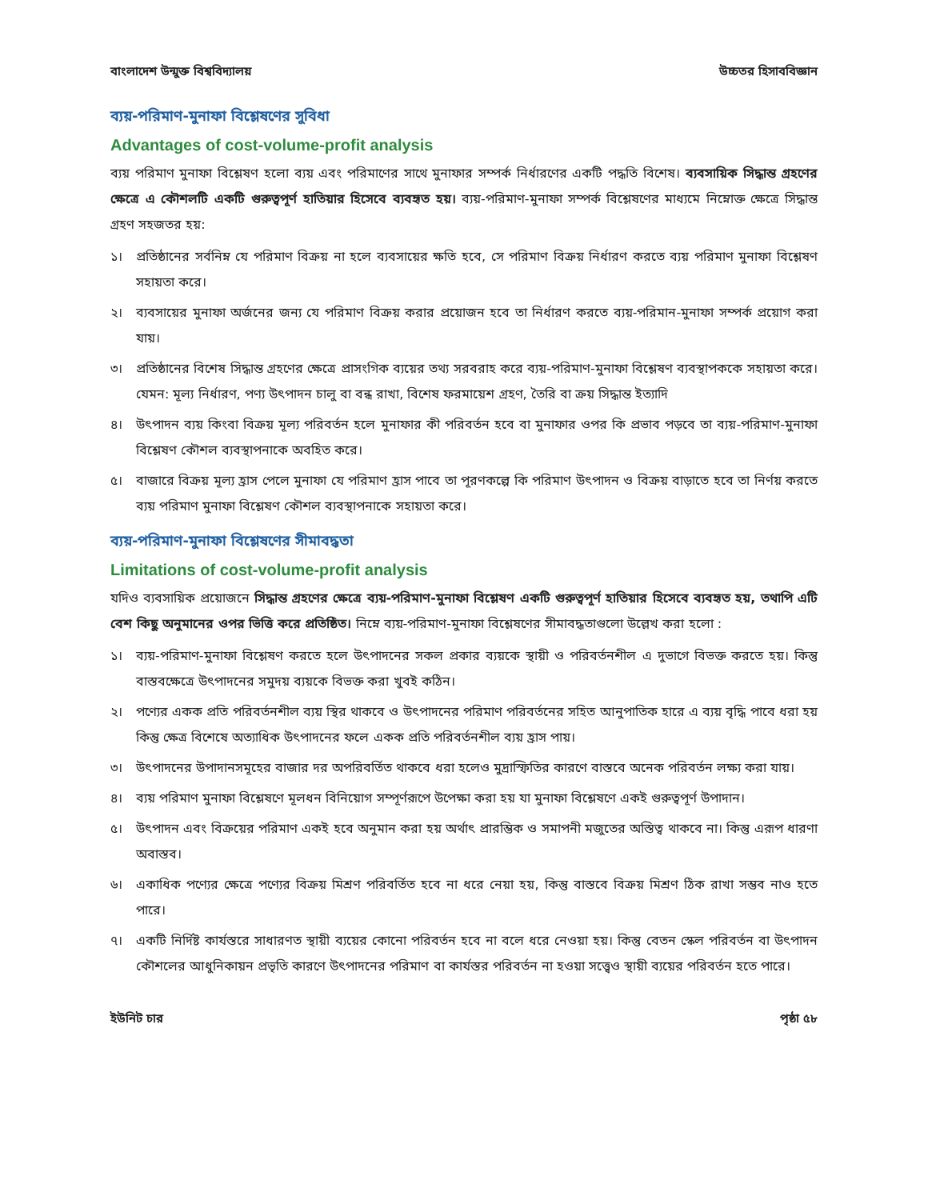বাংলাদেশ উন্মুক্ত বিশ্ববিদ্যালয় উচ্চতর হিসাববিজ্ঞান
ব্যয়-পরিমাণ-মুনাফা বিশ্লেষণের সুবিধা
Advantages of cost-volume-profit analysis
ব্যয় পরিমাণ মুনাফা বিশ্লেষণ হলো ব্যয় এবং পরিমাণের সাথে মুনাফার সম্পর্ক নির্ধারণের একটি পদ্ধতি বিশেষ। ব্যবসায়িক সিদ্ধান্ত গ্রহণের ক্ষেত্রে এ কৌশলটি একটি গুরুত্বপূর্ণ হাতিয়ার হিসেবে ব্যবহৃত হয়। ব্যয়-পরিমাণ-মুনাফা সম্পর্ক বিশ্লেষণের মাধ্যমে নিম্নোক্ত ক্ষেত্রে সিদ্ধান্ত গ্রহণ সহজতর হয়:
১। প্রতিষ্ঠানের সর্বনিম্ন যে পরিমাণ বিক্রয় না হলে ব্যবসায়ের ক্ষতি হবে, সে পরিমাণ বিক্রয় নির্ধারণ করতে ব্যয় পরিমাণ মুনাফা বিশ্লেষণ সহায়তা করে।
২। ব্যবসায়ের মুনাফা অর্জনের জন্য যে পরিমাণ বিক্রয় করার প্রয়োজন হবে তা নির্ধারণ করতে ব্যয়-পরিমান-মুনাফা সম্পর্ক প্রয়োগ করা যায়।
৩। প্রতিষ্ঠানের বিশেষ সিদ্ধান্ত গ্রহণের ক্ষেত্রে প্রাসংগিক ব্যয়ের তথ্য সরবরাহ করে ব্যয়-পরিমাণ-মুনাফা বিশ্লেষণ ব্যবস্থাপককে সহায়তা করে। যেমন: মূল্য নির্ধারণ, পণ্য উৎপাদন চালু বা বন্ধ রাখা, বিশেষ ফরমায়েশ গ্রহণ, তৈরি বা ক্রয় সিদ্ধান্ত ইত্যাদি
৪। উৎপাদন ব্যয় কিংবা বিক্রয় মূল্য পরিবর্তন হলে মুনাফার কী পরিবর্তন হবে বা মুনাফার ওপর কি প্রভাব পড়বে তা ব্যয়-পরিমাণ-মুনাফা বিশ্লেষণ কৌশল ব্যবস্থাপনাকে অবহিত করে।
৫। বাজারে বিক্রয় মূল্য হ্রাস পেলে মুনাফা যে পরিমাণ হ্রাস পাবে তা পূরণকল্পে কি পরিমাণ উৎপাদন ও বিক্রয় বাড়াতে হবে তা নির্ণয় করতে ব্যয় পরিমাণ মুনাফা বিশ্লেষণ কৌশল ব্যবস্থাপনাকে সহায়তা করে।
ব্যয়-পরিমাণ-মুনাফা বিশ্লেষণের সীমাবদ্ধতা
Limitations of cost-volume-profit analysis
যদিও ব্যবসায়িক প্রয়োজনে সিদ্ধান্ত গ্রহণের ক্ষেত্রে ব্যয়-পরিমাণ-মুনাফা বিশ্লেষণ একটি গুরুত্বপূর্ণ হাতিয়ার হিসেবে ব্যবহৃত হয়, তথাপি এটি বেশ কিছু অনুমানের ওপর ভিত্তি করে প্রতিষ্ঠিত। নিম্নে ব্যয়-পরিমাণ-মুনাফা বিশ্লেষণের সীমাবদ্ধতাগুলো উল্লেখ করা হলো :
১। ব্যয়-পরিমাণ-মুনাফা বিশ্লেষণ করতে হলে উৎপাদনের সকল প্রকার ব্যয়কে স্থায়ী ও পরিবর্তনশীল এ দুভাগে বিভক্ত করতে হয়। কিন্তু বাস্তবক্ষেত্রে উৎপাদনের সমুদয় ব্যয়কে বিভক্ত করা খুবই কঠিন।
২। পণ্যের একক প্রতি পরিবর্তনশীল ব্যয় স্থির থাকবে ও উৎপাদনের পরিমাণ পরিবর্তনের সহিত আনুপাতিক হারে এ ব্যয় বৃদ্ধি পাবে ধরা হয় কিন্তু ক্ষেত্র বিশেষে অত্যাধিক উৎপাদনের ফলে একক প্রতি পরিবর্তনশীল ব্যয় হ্রাস পায়।
৩। উৎপাদনের উপাদানসমূহের বাজার দর অপরিবর্তিত থাকবে ধরা হলেও মুদ্রাস্ফিতির কারণে বাস্তবে অনেক পরিবর্তন লক্ষ্য করা যায়।
৪। ব্যয় পরিমাণ মুনাফা বিশ্লেষণে মূলধন বিনিয়োগ সম্পূর্ণরূপে উপেক্ষা করা হয় যা মুনাফা বিশ্লেষণে একই গুরুত্বপূর্ণ উপাদান।
৫। উৎপাদন এবং বিক্রয়ের পরিমাণ একই হবে অনুমান করা হয় অর্থাৎ প্রারম্ভিক ও সমাপনী মজুতের অস্তিত্ব থাকবে না। কিন্তু এরূপ ধারণা অবাস্তব।
৬। একাধিক পণ্যের ক্ষেত্রে পণ্যের বিক্রয় মিশ্রণ পরিবর্তিত হবে না ধরে নেয়া হয়, কিন্তু বাস্তবে বিক্রয় মিশ্রণ ঠিক রাখা সম্ভব নাও হতে পারে।
৭। একটি নির্দিষ্ট কার্যস্তরে সাধারণত স্থায়ী ব্যয়ের কোনো পরিবর্তন হবে না বলে ধরে নেওয়া হয়। কিন্তু বেতন স্কেল পরিবর্তন বা উৎপাদন কৌশলের আধুনিকায়ন প্রভৃতি কারণে উৎপাদনের পরিমাণ বা কার্যস্তর পরিবর্তন না হওয়া সত্ত্বেও স্থায়ী ব্যয়ের পরিবর্তন হতে পারে।
ইউনিট চার পৃষ্ঠা ৫৮